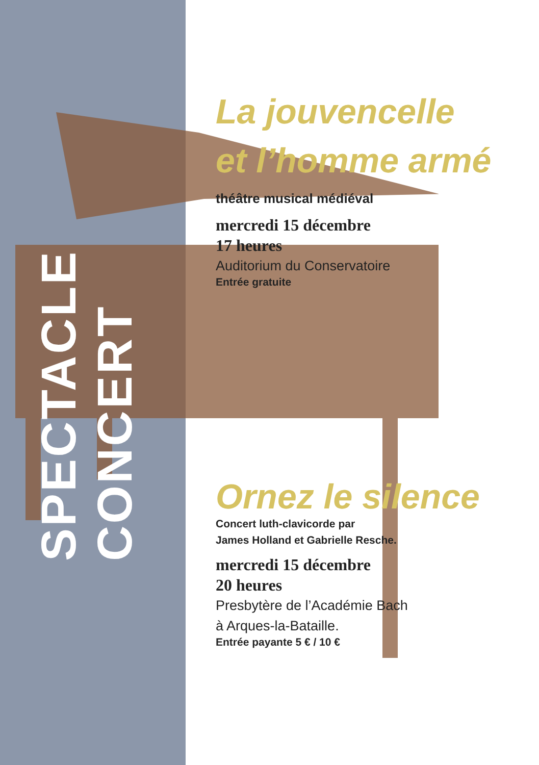SPECTACLE
CONCERT
La jouvencelle
et l’homme armé
théâtre musical médiéval
mercredi 15 décembre
17 heures
Auditorium du Conservatoire
Entrée gratuite
Ornez le silence
Concert luth-clavicorde par
James Holland et Gabrielle Resche.
mercredi 15 décembre
20 heures
Presbytère de l’Académie Bach
à Arques-la-Bataille.
Entrée payante 5 € / 10 €